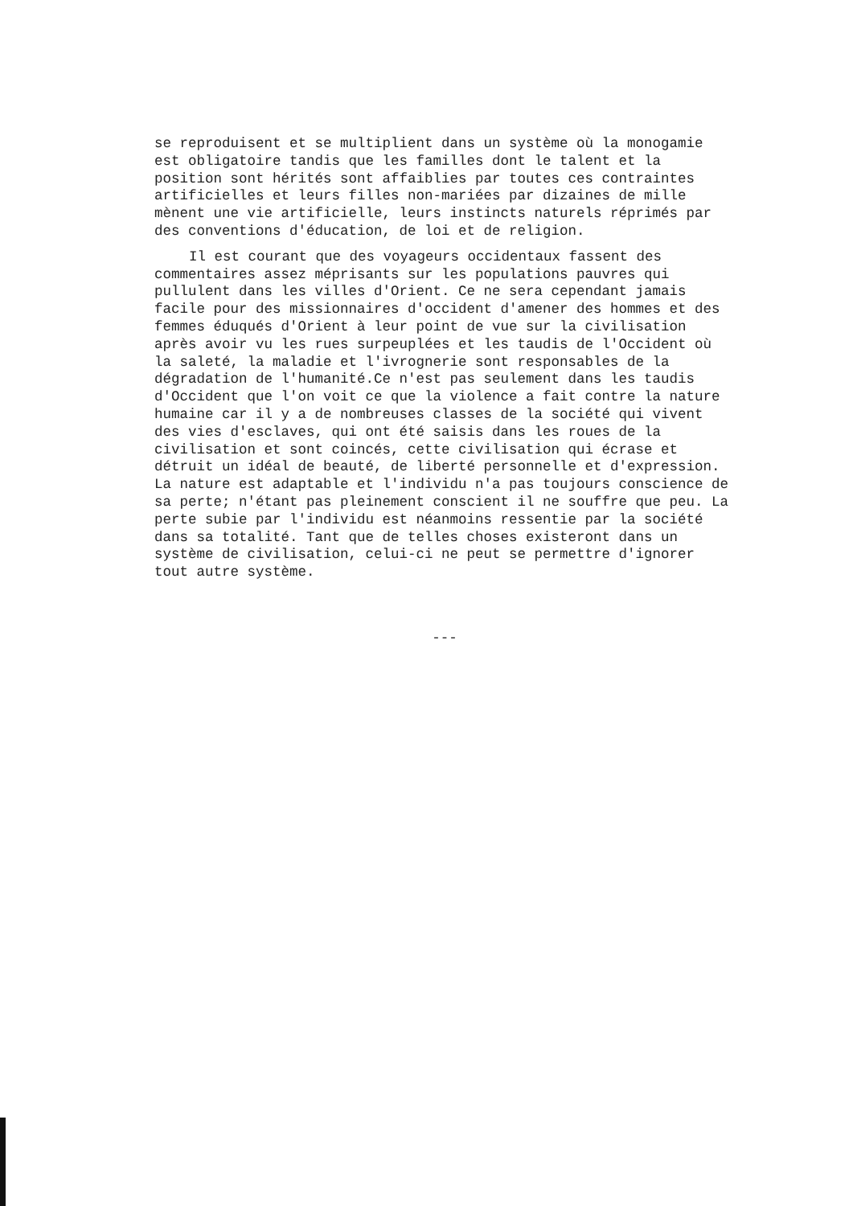se reproduisent et se multiplient dans un système où la monogamie est obligatoire tandis que les familles dont le talent et la position sont hérités sont affaiblies par toutes ces contraintes artificielles et leurs filles non-mariées par dizaines de mille mènent une vie artificielle, leurs instincts naturels réprimés par des conventions d'éducation, de loi et de religion.
Il est courant que des voyageurs occidentaux fassent des commentaires assez méprisants sur les populations pauvres qui pullulent dans les villes d'Orient. Ce ne sera cependant jamais facile pour des missionnaires d'occident d'amener des hommes et des femmes éduqués d'Orient à leur point de vue sur la civilisation après avoir vu les rues surpeuplées et les taudis de l'Occident où la saleté, la maladie et l'ivrognerie sont responsables de la dégradation de l'humanité.Ce n'est pas seulement dans les taudis d'Occident que l'on voit ce que la violence a fait contre la nature humaine car il y a de nombreuses classes de la société qui vivent des vies d'esclaves, qui ont été saisis dans les roues de la civilisation et sont coincés, cette civilisation qui écrase et détruit un idéal de beauté, de liberté personnelle et d'expression. La nature est adaptable et l'individu n'a pas toujours conscience de sa perte; n'étant pas pleinement conscient il ne souffre que peu. La perte subie par l'individu est néanmoins ressentie par la société dans sa totalité. Tant que de telles choses existeront dans un système de civilisation, celui-ci ne peut se permettre d'ignorer tout autre système.
---